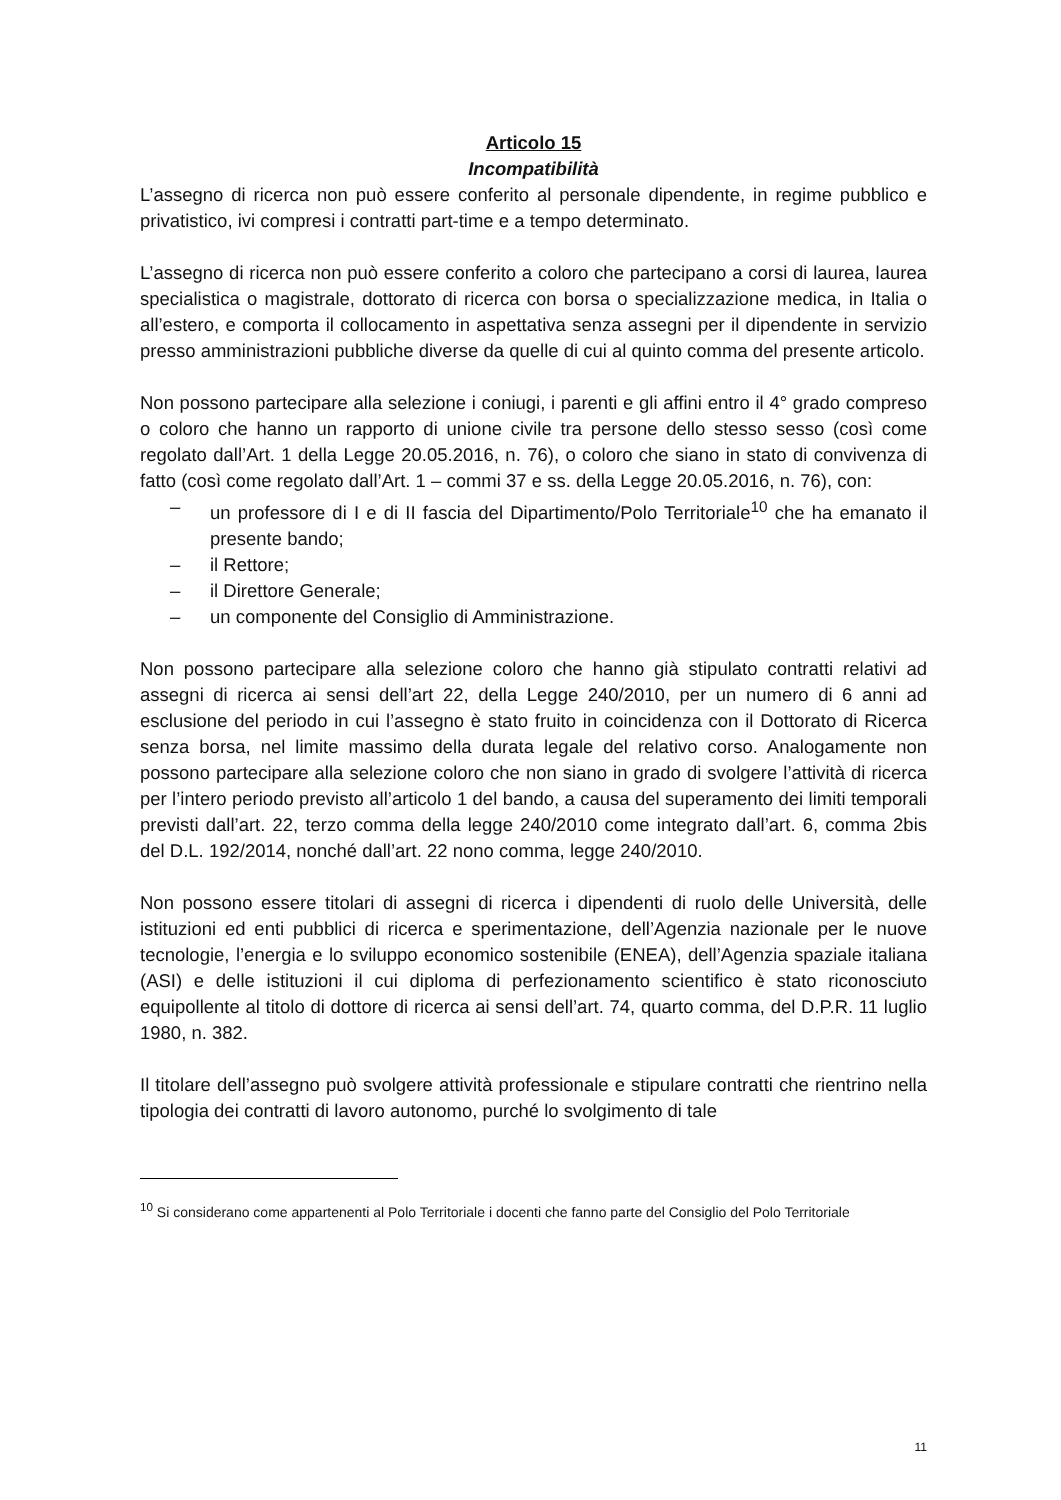Articolo 15
Incompatibilità
L’assegno di ricerca non può essere conferito al personale dipendente, in regime pubblico e privatistico, ivi compresi i contratti part-time e a tempo determinato.
L’assegno di ricerca non può essere conferito a coloro che partecipano a corsi di laurea, laurea specialistica o magistrale, dottorato di ricerca con borsa o specializzazione medica, in Italia o all’estero, e comporta il collocamento in aspettativa senza assegni per il dipendente in servizio presso amministrazioni pubbliche diverse da quelle di cui al quinto comma del presente articolo.
Non possono partecipare alla selezione i coniugi, i parenti e gli affini entro il 4° grado compreso o coloro che hanno un rapporto di unione civile tra persone dello stesso sesso (così come regolato dall’Art. 1 della Legge 20.05.2016, n. 76), o coloro che siano in stato di convivenza di fatto (così come regolato dall’Art. 1 – commi 37 e ss. della Legge 20.05.2016, n. 76), con:
– un professore di I e di II fascia del Dipartimento/Polo Territoriale<sup>10</sup> che ha emanato il presente bando;
– il Rettore;
– il Direttore Generale;
– un componente del Consiglio di Amministrazione.
Non possono partecipare alla selezione coloro che hanno già stipulato contratti relativi ad assegni di ricerca ai sensi dell’art 22, della Legge 240/2010, per un numero di 6 anni ad esclusione del periodo in cui l’assegno è stato fruito in coincidenza con il Dottorato di Ricerca senza borsa, nel limite massimo della durata legale del relativo corso. Analogamente non possono partecipare alla selezione coloro che non siano in grado di svolgere l’attività di ricerca per l’intero periodo previsto all’articolo 1 del bando, a causa del superamento dei limiti temporali previsti dall’art. 22, terzo comma della legge 240/2010 come integrato dall’art. 6, comma 2bis del D.L. 192/2014, nonché dall’art. 22 nono comma, legge 240/2010.
Non possono essere titolari di assegni di ricerca i dipendenti di ruolo delle Università, delle istituzioni ed enti pubblici di ricerca e sperimentazione, dell’Agenzia nazionale per le nuove tecnologie, l’energia e lo sviluppo economico sostenibile (ENEA), dell’Agenzia spaziale italiana (ASI) e delle istituzioni il cui diploma di perfezionamento scientifico è stato riconosciuto equipollente al titolo di dottore di ricerca ai sensi dell’art. 74, quarto comma, del D.P.R. 11 luglio 1980, n. 382.
Il titolare dell’assegno può svolgere attività professionale e stipulare contratti che rientrino nella tipologia dei contratti di lavoro autonomo, purché lo svolgimento di tale
<sup>10</sup> Si considerano come appartenenti al Polo Territoriale i docenti che fanno parte del Consiglio del Polo Territoriale
11